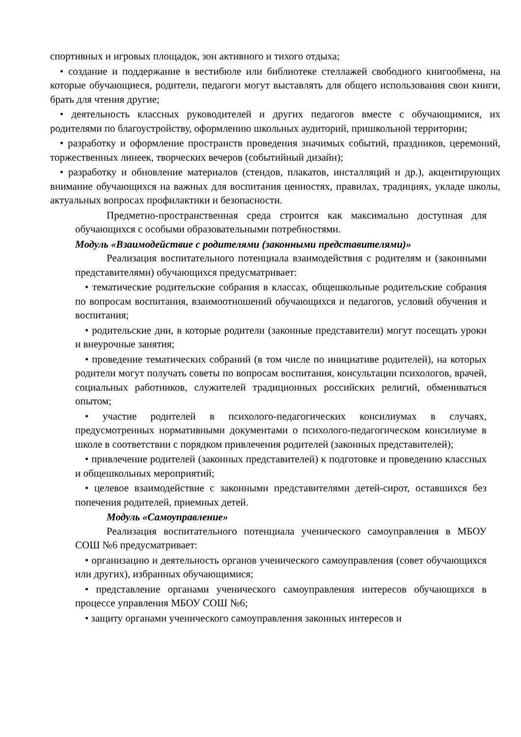спортивных и игровых площадок, зон активного и тихого отдыха;
• создание и поддержание в вестибюле или библиотеке стеллажей свободного книгообмена, на которые обучающиеся, родители, педагоги могут выставлять для общего использования свои книги, брать для чтения другие;
• деятельность классных руководителей и других педагогов вместе с обучающимися, их родителями по благоустройству, оформлению школьных аудиторий, пришкольной территории;
• разработку и оформление пространств проведения значимых событий, праздников, церемоний, торжественных линеек, творческих вечеров (событийный дизайн);
• разработку и обновление материалов (стендов, плакатов, инсталляций и др.), акцентирующих внимание обучающихся на важных для воспитания ценностях, правилах, традициях, укладе школы, актуальных вопросах профилактики и безопасности.
Предметно-пространственная среда строится как максимально доступная для обучающихся с особыми образовательными потребностями.
Модуль «Взаимодействие с родителями (законными представителями)»
Реализация воспитательного потенциала взаимодействия с родителям и (законными представителями) обучающихся предусматривает:
• тематические родительские собрания в классах, общешкольные родительские собрания по вопросам воспитания, взаимоотношений обучающихся и педагогов, условий обучения и воспитания;
• родительские дни, в которые родители (законные представители) могут посещать уроки и внеурочные занятия;
• проведение тематических собраний (в том числе по инициативе родителей), на которых родители могут получать советы по вопросам воспитания, консультации психологов, врачей, социальных работников, служителей традиционных российских религий, обмениваться опытом;
• участие родителей в психолого-педагогических консилиумах в случаях, предусмотренных нормативными документами о психолого-педагогическом консилиуме в школе в соответствии с порядком привлечения родителей (законных представителей);
• привлечение родителей (законных представителей) к подготовке и проведению классных и общешкольных мероприятий;
• целевое взаимодействие с законными представителями детей-сирот, оставшихся без попечения родителей, приемных детей.
Модуль «Самоуправление»
Реализация воспитательного потенциала ученического самоуправления в МБОУ СОШ №6 предусматривает:
• организацию и деятельность органов ученического самоуправления (совет обучающихся или других), избранных обучающимися;
• представление органами ученического самоуправления интересов обучающихся в процессе управления МБОУ СОШ №6;
• защиту органами ученического самоуправления законных интересов и